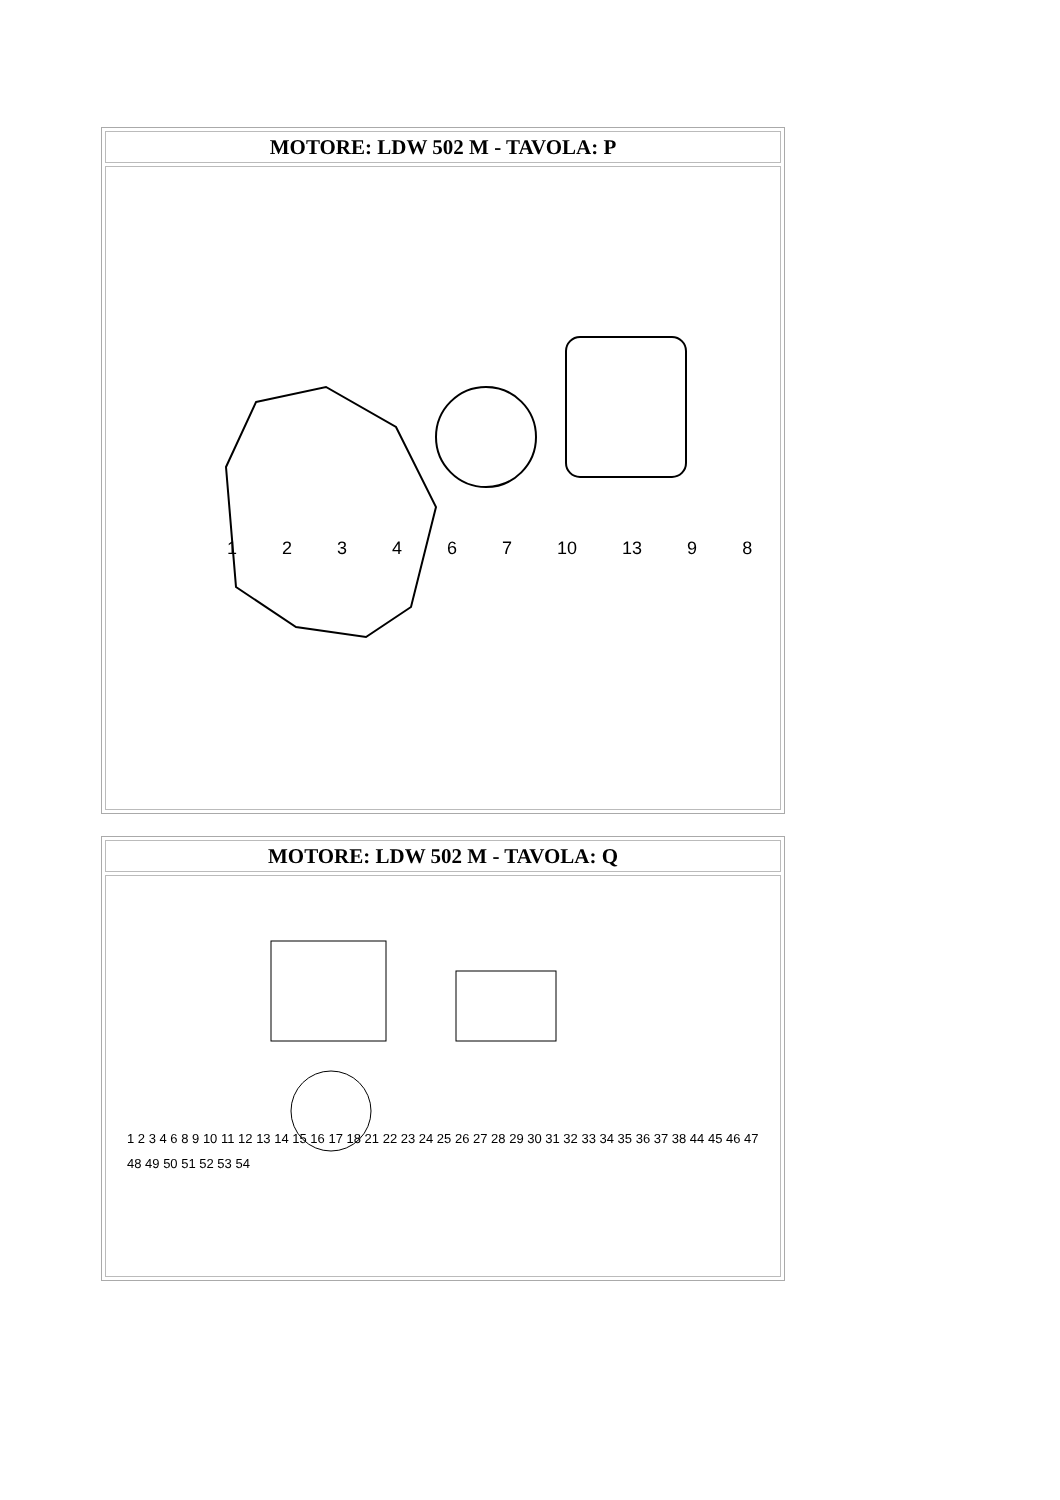| MOTORE: LDW 502 M - TAVOLA: P |
| --- |
| 1 2 3 4 6 7 10 13 9 8 |
| MOTORE: LDW 502 M - TAVOLA: Q |
| --- |
| 1 2 3 4 6 8 9 10 11 12 13 14 15 16 17 18 21 22 23 24 25 26 27 28 29 30 31 32 33 34 35 36 37 38 44 45 46 47 48 49 50 51 52 53 54 |